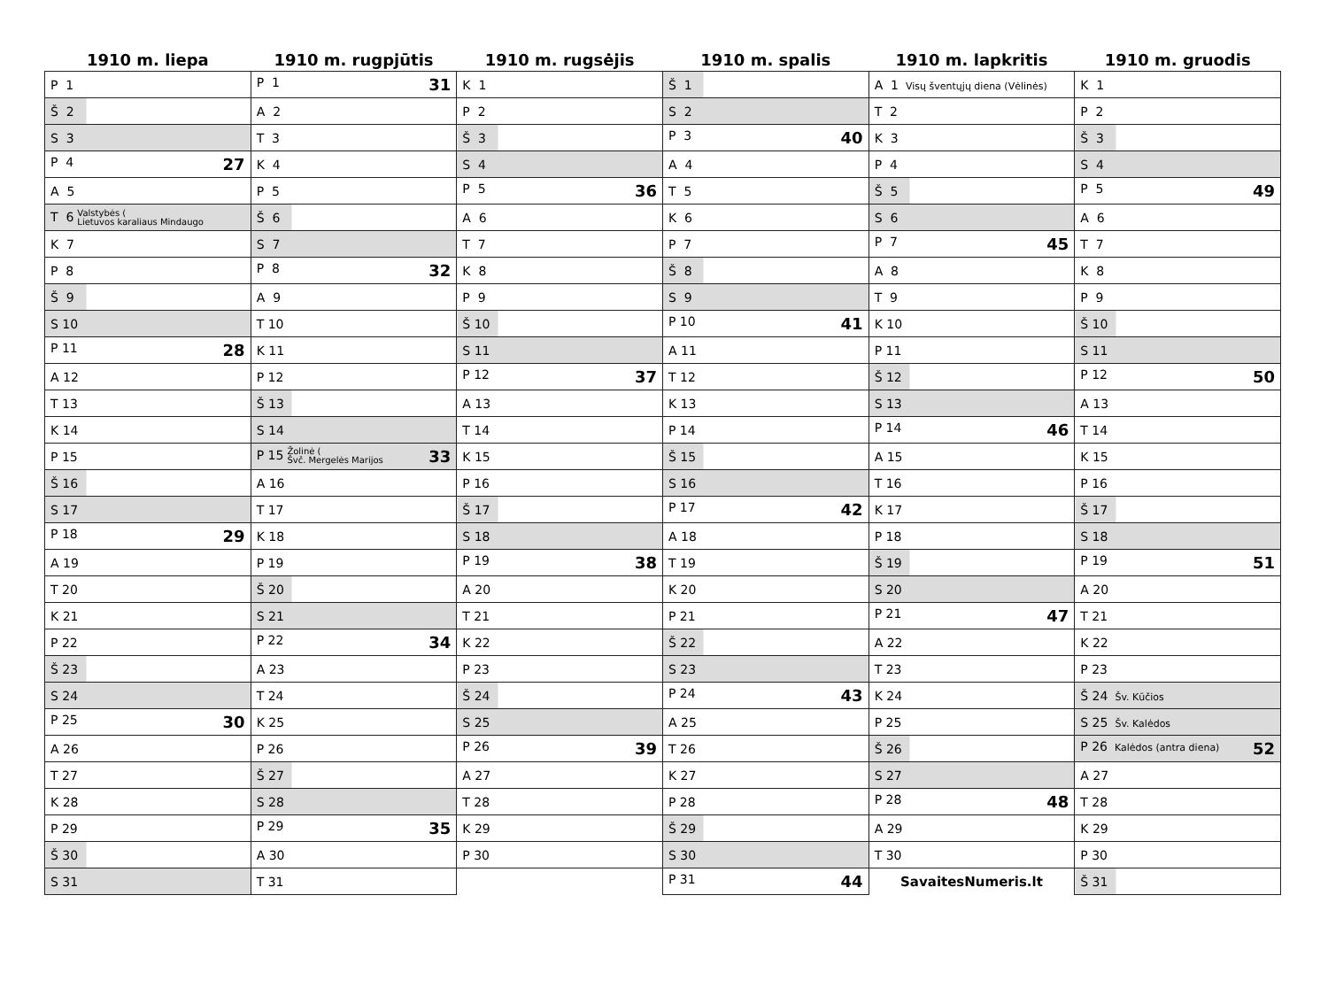| 1910 m. liepa | 1910 m. rugpjūtis | 1910 m. rugsėjis | 1910 m. spalis | 1910 m. lapkritis | 1910 m. gruodis |
| --- | --- | --- | --- | --- | --- |
| P 1 | P 1 31 | K 1 | Š 1 | A 1 Visų šventųjų diena (Vėlinės) | K 1 |
| Š 2 | A 2 | P 2 | S 2 | T 2 | P 2 |
| S 3 | T 3 | Š 3 | P 3 40 | K 3 | Š 3 |
| P 4 27 | K 4 | S 4 | A 4 | P 4 | S 4 |
| A 5 | P 5 | P 5 36 | T 5 | Š 5 | P 5 49 |
| T 6 Valstybės ( Lietuvos karaliaus Mindaugo | Š 6 | A 6 | K 6 | S 6 | A 6 |
| K 7 | S 7 | T 7 | P 7 | P 7 45 | T 7 |
| P 8 | P 8 32 | K 8 | Š 8 | A 8 | K 8 |
| Š 9 | A 9 | P 9 | S 9 | T 9 | P 9 |
| S 10 | T 10 | Š 10 | P 10 41 | K 10 | Š 10 |
| P 11 28 | K 11 | S 11 | A 11 | P 11 | S 11 |
| A 12 | P 12 | P 12 37 | T 12 | Š 12 | P 12 50 |
| T 13 | Š 13 | A 13 | K 13 | S 13 | A 13 |
| K 14 | S 14 | T 14 | P 14 | P 14 46 | T 14 |
| P 15 | P 15 Žolinė ( Švč. Mergelės Marijos 33 | K 15 | Š 15 | A 15 | K 15 |
| Š 16 | A 16 | P 16 | S 16 | T 16 | P 16 |
| S 17 | T 17 | Š 17 | P 17 42 | K 17 | Š 17 |
| P 18 29 | K 18 | S 18 | A 18 | P 18 | S 18 |
| A 19 | P 19 | P 19 38 | T 19 | Š 19 | P 19 51 |
| T 20 | Š 20 | A 20 | K 20 | S 20 | A 20 |
| K 21 | S 21 | T 21 | P 21 | P 21 47 | T 21 |
| P 22 | P 22 34 | K 22 | Š 22 | A 22 | K 22 |
| Š 23 | A 23 | P 23 | S 23 | T 23 | P 23 |
| S 24 | T 24 | Š 24 | P 24 43 | K 24 | Š 24 Šv. Kūčios |
| P 25 30 | K 25 | S 25 | A 25 | P 25 | S 25 Šv. Kalėdos |
| A 26 | P 26 | P 26 39 | T 26 | Š 26 | P 26 Kalėdos (antra diena) 52 |
| T 27 | Š 27 | A 27 | K 27 | S 27 | A 27 |
| K 28 | S 28 | T 28 | P 28 | P 28 48 | T 28 |
| P 29 | P 29 35 | K 29 | Š 29 | A 29 | K 29 |
| Š 30 | A 30 | P 30 | S 30 | T 30 | P 30 |
| S 31 | T 31 | | P 31 44 | SavaitesNumeris.lt | Š 31 |